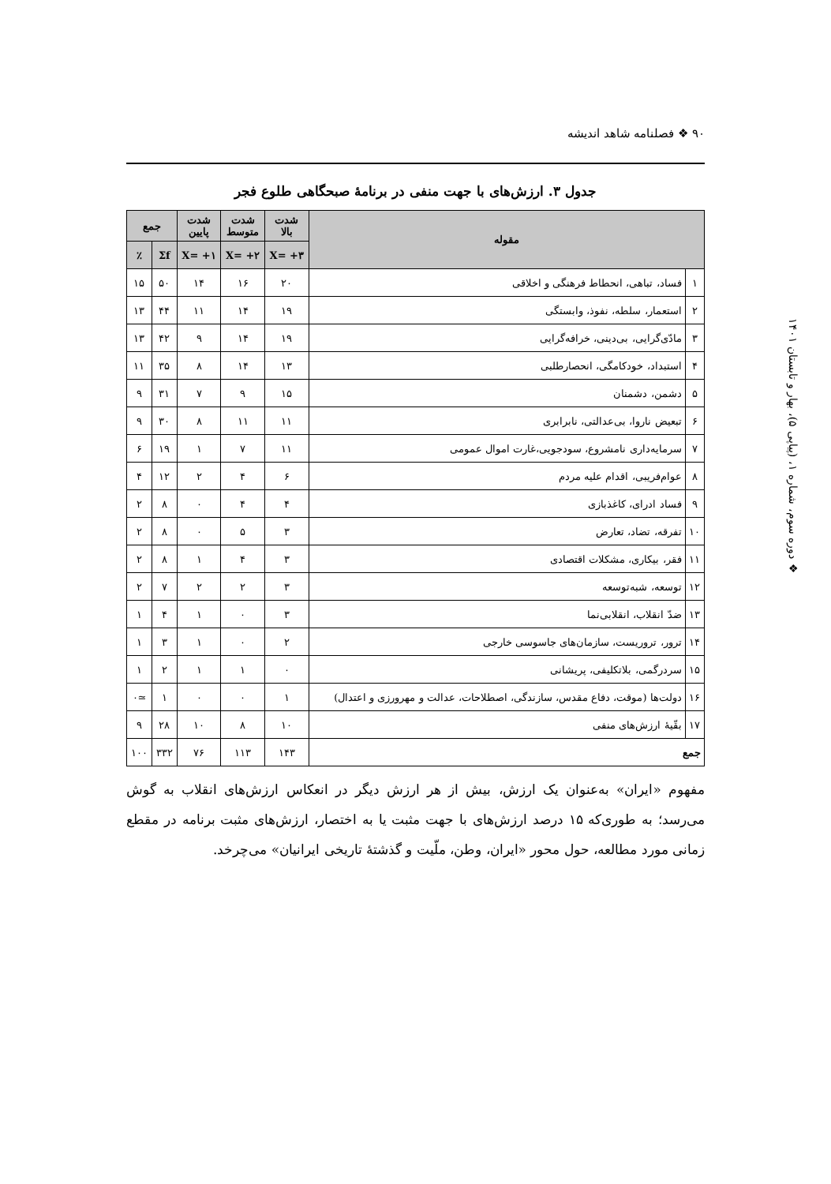۹۰ ❖ فصلنامه شاهد اندیشه
❖ دوره سوم، شماره ۱، (پیاپی ۵)، بهار و تابستان ۱۴۰۱
جدول ۳. ارزش‌های با جهت منفی در برنامۀ صبحگاهی طلوع فجر
| مقوله | | شدت بالا | شدت متوسط | شدت پایین | جمع | |
| --- | --- | --- | --- | --- | --- | --- |
| | | X= +۳ | X= +۲ | X= +۱ | Σf | ٪ |
| ۱ | فساد، تباهی، انحطاط فرهنگی و اخلاقی | ۲۰ | ۱۶ | ۱۴ | ۵۰ | ۱۵ |
| ۲ | استعمار، سلطه، نفوذ، وابستگی | ۱۹ | ۱۴ | ۱۱ | ۴۴ | ۱۳ |
| ۳ | مادّی‌گرایی، بی‌دینی، خرافه‌گرایی | ۱۹ | ۱۴ | ۹ | ۴۲ | ۱۳ |
| ۴ | استبداد، خودکامگی، انحصارطلبی | ۱۳ | ۱۴ | ۸ | ۳۵ | ۱۱ |
| ۵ | دشمن، دشمنان | ۱۵ | ۹ | ۷ | ۳۱ | ۹ |
| ۶ | تبعیض ناروا، بی‌عدالتی، نابرابری | ۱۱ | ۱۱ | ۸ | ۳۰ | ۹ |
| ۷ | سرمایه‌داری نامشروع، سودجویی،غارت اموال عمومی | ۱۱ | ۷ | ۱ | ۱۹ | ۶ |
| ۸ | عوام‌فریبی، اقدام علیه مردم | ۶ | ۴ | ۲ | ۱۲ | ۴ |
| ۹ | فساد ادرای، کاغذبازی | ۴ | ۴ | ۰ | ۸ | ۲ |
| ۱۰ | تفرقه، تضاد، تعارض | ۳ | ۵ | ۰ | ۸ | ۲ |
| ۱۱ | فقر، بیکاری، مشکلات اقتصادی | ۳ | ۴ | ۱ | ۸ | ۲ |
| ۱۲ | توسعه، شبه‌توسعه | ۳ | ۲ | ۲ | ۷ | ۲ |
| ۱۳ | ضدّ انقلاب، انقلابی‌نما | ۳ | ۰ | ۱ | ۴ | ۱ |
| ۱۴ | ترور، تروریست، سازمان‌های جاسوسی خارجی | ۲ | ۰ | ۱ | ۳ | ۱ |
| ۱۵ | سردرگمی، بلاتکلیفی، پریشانی | ۰ | ۱ | ۱ | ۲ | ۱ |
| ۱۶ | دولت‌ها (موقت، دفاع مقدس، سازندگی، اصطلاحات، عدالت و مهرورزی و اعتدال) | ۱ | ۰ | ۰ | ۱ | ≃۰ |
| ۱۷ | بقّیۀ ارزش‌های منفی | ۱۰ | ۸ | ۱۰ | ۲۸ | ۹ |
| جمع | | ۱۴۳ | ۱۱۳ | ۷۶ | ۳۳۲ | ۱۰۰ |
مفهوم «ایران» به‌عنوان یک ارزش، بیش از هر ارزش دیگر در انعکاس ارزش‌های انقلاب به گوش می‌رسد؛ به طوری‌که ۱۵ درصد ارزش‌های با جهت مثبت یا به اختصار، ارزش‌های مثبت برنامه در مقطع زمانی مورد مطالعه، حول محور «ایران، وطن، ملّیت و گذشتۀ تاریخی ایرانیان» می‌چرخد.